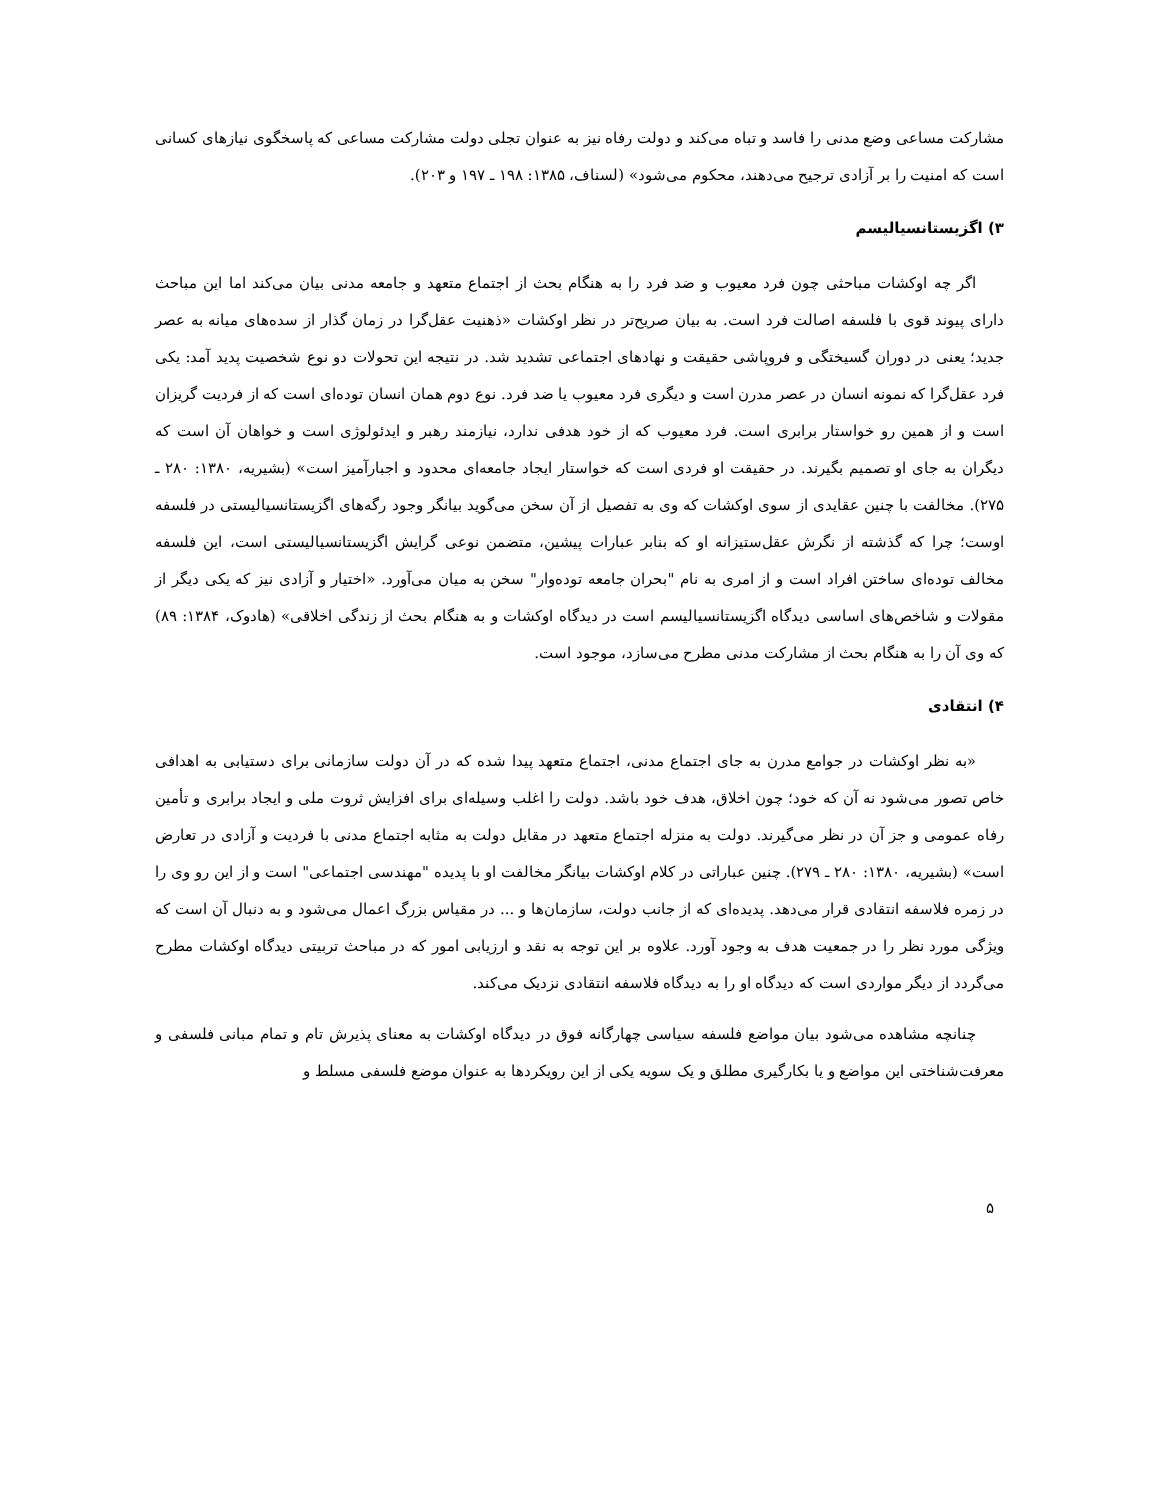مشارکت مساعی وضع مدنی را فاسد و تباه می‌کند و دولت رفاه نیز به عنوان تجلی دولت مشارکت مساعی که پاسخگوی نیازهای کسانی است که امنیت را بر آزادی ترجیح می‌دهند، محکوم می‌شود» (لسناف، ۱۳۸۵: ۱۹۸ ـ ۱۹۷ و ۲۰۳).
۳) اگزیستانسیالیسم
اگر چه اوکشات مباحثی چون فرد معیوب و ضد فرد را به هنگام بحث از اجتماع متعهد و جامعه مدنی بیان می‌کند اما این مباحث دارای پیوند قوی با فلسفه اصالت فرد است. به بیان صریح‌تر در نظر اوکشات «ذهنیت عقل‌گرا در زمان گذار از سده‌های میانه به عصر جدید؛ یعنی در دوران گسیختگی و فروپاشی حقیقت و نهادهای اجتماعی تشدید شد. در نتیجه این تحولات دو نوع شخصیت پدید آمد: یکی فرد عقل‌گرا که نمونه انسان در عصر مدرن است و دیگری فرد معیوب یا ضد فرد. نوع دوم همان انسان توده‌ای است که از فردیت گریزان است و از همین رو خواستار برابری است. فرد معیوب که از خود هدفی ندارد، نیازمند رهبر و ایدئولوژی است و خواهان آن است که دیگران به جای او تصمیم بگیرند. در حقیقت او فردی است که خواستار ایجاد جامعه‌ای محدود و اجبارآمیز است» (بشیریه، ۱۳۸۰: ۲۸۰ ـ ۲۷۵). مخالفت با چنین عقایدی از سوی اوکشات که وی به تفصیل از آن سخن می‌گوید بیانگر وجود رگه‌های اگزیستانسیالیستی در فلسفه اوست؛ چرا که گذشته از نگرش عقل‌ستیزانه او که بنابر عبارات پیشین، متضمن نوعی گرایش اگزیستانسیالیستی است، این فلسفه مخالف توده‌ای ساختن افراد است و از امری به نام "بحران جامعه توده‌وار" سخن به میان می‌آورد. «اختیار و آزادی نیز که یکی دیگر از مقولات و شاخص‌های اساسی دیدگاه اگزیستانسیالیسم است در دیدگاه اوکشات و به هنگام بحث از زندگی اخلاقی» (هادوک، ۱۳۸۴: ۸۹) که وی آن را به هنگام بحث از مشارکت مدنی مطرح می‌سازد، موجود است.
۴) انتقادی
«به نظر اوکشات در جوامع مدرن به جای اجتماع مدنی، اجتماع متعهد پیدا شده که در آن دولت سازمانی برای دستیابی به اهدافی خاص تصور می‌شود نه آن که خود؛ چون اخلاق، هدف خود باشد. دولت را اغلب وسیله‌ای برای افزایش ثروت ملی و ایجاد برابری و تأمین رفاه عمومی و جز آن در نظر می‌گیرند. دولت به منزله اجتماع متعهد در مقابل دولت به مثابه اجتماع مدنی با فردیت و آزادی در تعارض است» (بشیریه، ۱۳۸۰: ۲۸۰ ـ ۲۷۹). چنین عباراتی در کلام اوکشات بیانگر مخالفت او با پدیده "مهندسی اجتماعی" است و از این رو وی را در زمره فلاسفه انتقادی قرار می‌دهد. پدیده‌ای که از جانب دولت، سازمان‌ها و ... در مقیاس بزرگ اعمال می‌شود و به دنبال آن است که ویژگی مورد نظر را در جمعیت هدف به وجود آورد. علاوه بر این توجه به نقد و ارزیابی امور که در مباحث تربیتی دیدگاه اوکشات مطرح می‌گردد از دیگر مواردی است که دیدگاه او را به دیدگاه فلاسفه انتقادی نزدیک می‌کند.
چنانچه مشاهده می‌شود بیان مواضع فلسفه سیاسی چهارگانه فوق در دیدگاه اوکشات به معنای پذیرش تام و تمام مبانی فلسفی و معرفت‌شناختی این مواضع و یا بکارگیری مطلق و یک سویه یکی از این رویکردها به عنوان موضع فلسفی مسلط و
۵